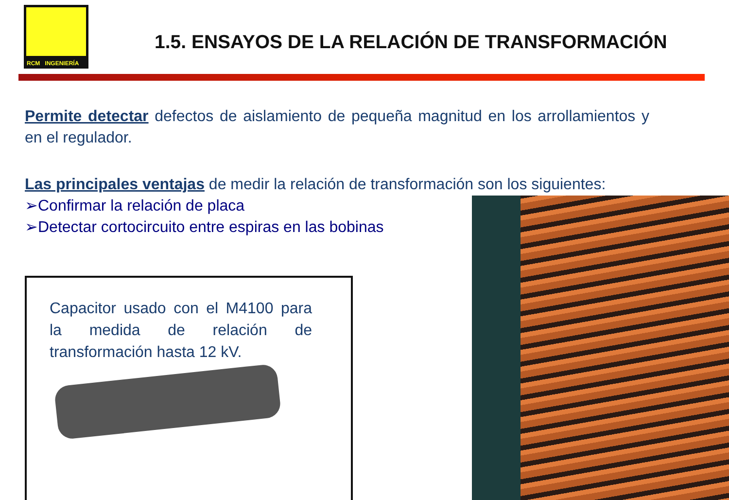RCM INGENIERÍA
1.5. ENSAYOS DE LA RELACIÓN DE TRANSFORMACIÓN
Permite detectar defectos de aislamiento de pequeña magnitud en los arrollamientos y en el regulador.
Las principales ventajas de medir la relación de transformación son los siguientes:
➢Confirmar la relación de placa
➢Detectar cortocircuito entre espiras en las bobinas
Capacitor usado con el M4100 para la medida de relación de transformación hasta 12 kV.